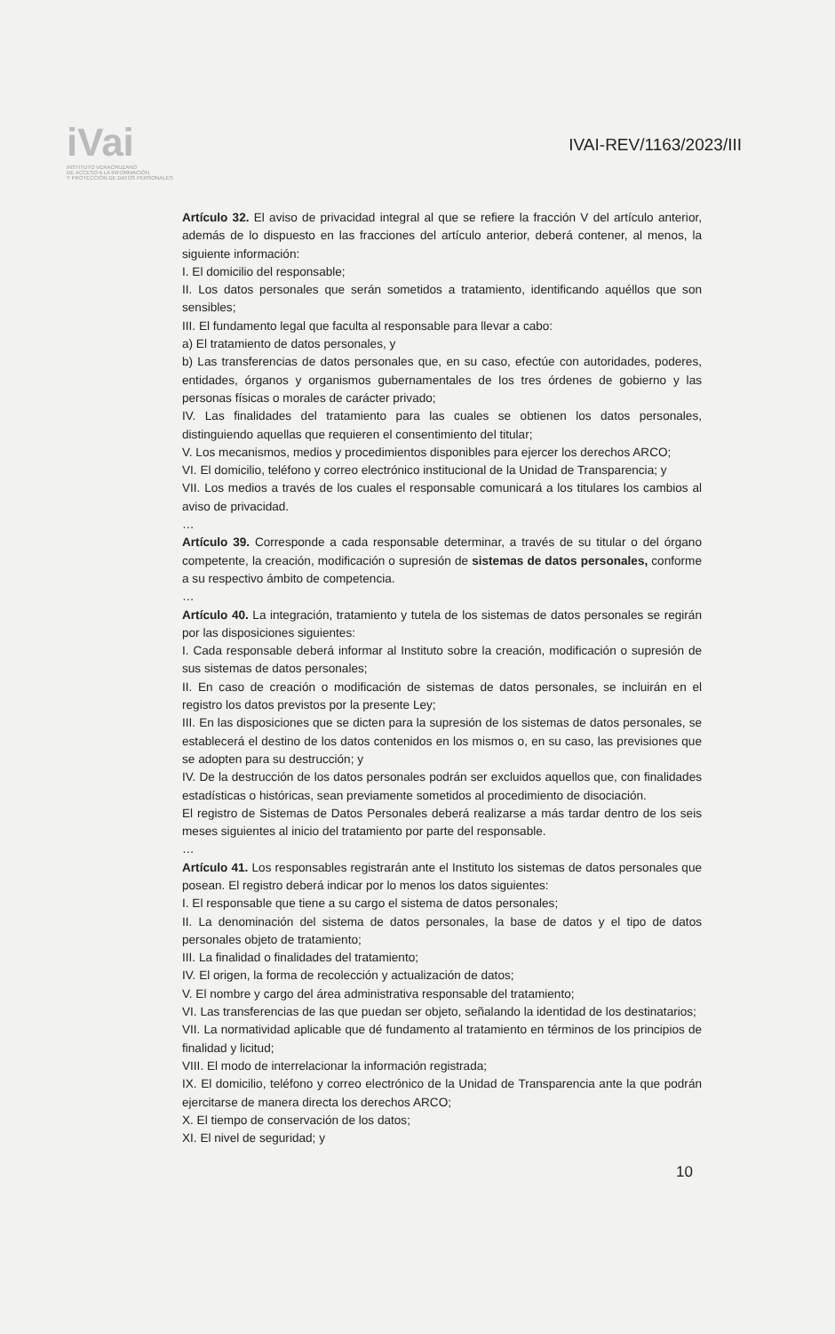iVai
INSTITUTO VERACRUZANO
DE ACCESO A LA INFORMACIÓN
Y PROTECCIÓN DE DATOS PERSONALES
IVAI-REV/1163/2023/III
Artículo 32. El aviso de privacidad integral al que se refiere la fracción V del artículo anterior, además de lo dispuesto en las fracciones del artículo anterior, deberá contener, al menos, la siguiente información:
I. El domicilio del responsable;
II. Los datos personales que serán sometidos a tratamiento, identificando aquéllos que son sensibles;
III. El fundamento legal que faculta al responsable para llevar a cabo:
a) El tratamiento de datos personales, y
b) Las transferencias de datos personales que, en su caso, efectúe con autoridades, poderes, entidades, órganos y organismos gubernamentales de los tres órdenes de gobierno y las personas físicas o morales de carácter privado;
IV. Las finalidades del tratamiento para las cuales se obtienen los datos personales, distinguiendo aquellas que requieren el consentimiento del titular;
V. Los mecanismos, medios y procedimientos disponibles para ejercer los derechos ARCO;
VI. El domicilio, teléfono y correo electrónico institucional de la Unidad de Transparencia; y
VII. Los medios a través de los cuales el responsable comunicará a los titulares los cambios al aviso de privacidad.
…
Artículo 39. Corresponde a cada responsable determinar, a través de su titular o del órgano competente, la creación, modificación o supresión de sistemas de datos personales, conforme a su respectivo ámbito de competencia.
…
Artículo 40. La integración, tratamiento y tutela de los sistemas de datos personales se regirán por las disposiciones siguientes:
I. Cada responsable deberá informar al Instituto sobre la creación, modificación o supresión de sus sistemas de datos personales;
II. En caso de creación o modificación de sistemas de datos personales, se incluirán en el registro los datos previstos por la presente Ley;
III. En las disposiciones que se dicten para la supresión de los sistemas de datos personales, se establecerá el destino de los datos contenidos en los mismos o, en su caso, las previsiones que se adopten para su destrucción; y
IV. De la destrucción de los datos personales podrán ser excluidos aquellos que, con finalidades estadísticas o históricas, sean previamente sometidos al procedimiento de disociación.
El registro de Sistemas de Datos Personales deberá realizarse a más tardar dentro de los seis meses siguientes al inicio del tratamiento por parte del responsable.
…
Artículo 41. Los responsables registrarán ante el Instituto los sistemas de datos personales que posean. El registro deberá indicar por lo menos los datos siguientes:
I. El responsable que tiene a su cargo el sistema de datos personales;
II. La denominación del sistema de datos personales, la base de datos y el tipo de datos personales objeto de tratamiento;
III. La finalidad o finalidades del tratamiento;
IV. El origen, la forma de recolección y actualización de datos;
V. El nombre y cargo del área administrativa responsable del tratamiento;
VI. Las transferencias de las que puedan ser objeto, señalando la identidad de los destinatarios;
VII. La normatividad aplicable que dé fundamento al tratamiento en términos de los principios de finalidad y licitud;
VIII. El modo de interrelacionar la información registrada;
IX. El domicilio, teléfono y correo electrónico de la Unidad de Transparencia ante la que podrán ejercitarse de manera directa los derechos ARCO;
X. El tiempo de conservación de los datos;
XI. El nivel de seguridad; y
10